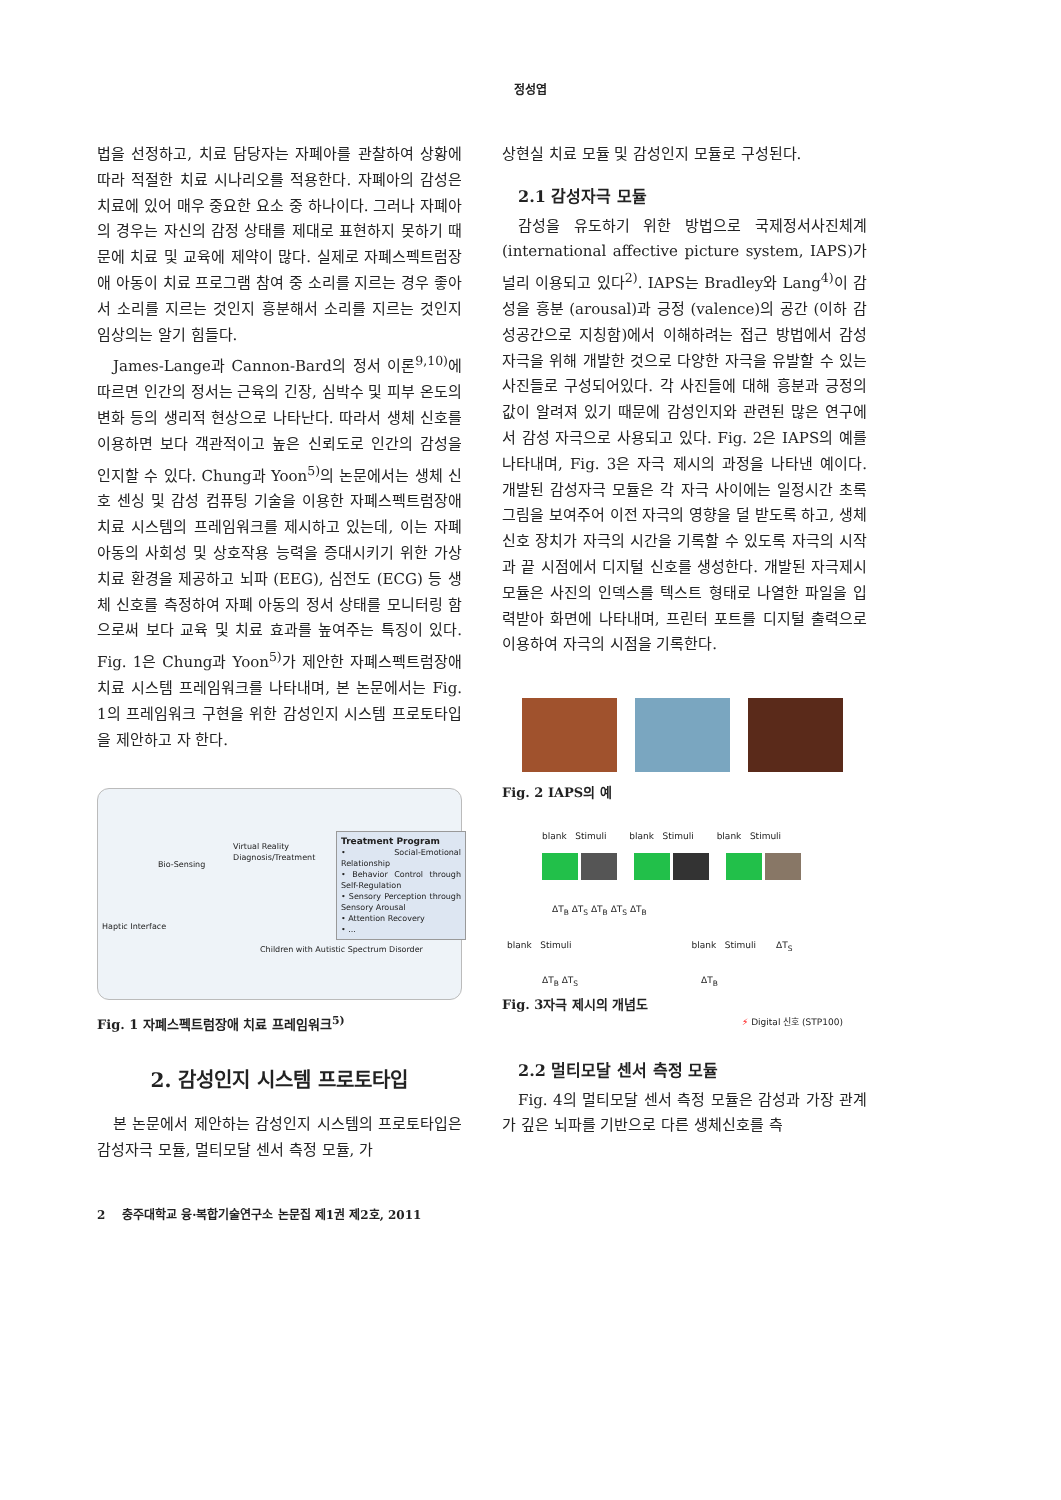정성엽
법을 선정하고, 치료 담당자는 자폐아를 관찰하여 상황에 따라 적절한 치료 시나리오를 적용한다. 자폐아의 감성은 치료에 있어 매우 중요한 요소 중 하나이다. 그러나 자폐아의 경우는 자신의 감정 상태를 제대로 표현하지 못하기 때문에 치료 및 교육에 제약이 많다. 실제로 자폐스펙트럼장애 아동이 치료 프로그램 참여 중 소리를 지르는 경우 좋아서 소리를 지르는 것인지 흥분해서 소리를 지르는 것인지 임상의는 알기 힘들다.
James-Lange과 Cannon-Bard의 정서 이론<sup>9,10)</sup>에 따르면 인간의 정서는 근육의 긴장, 심박수 및 피부 온도의 변화 등의 생리적 현상으로 나타난다. 따라서 생체 신호를 이용하면 보다 객관적이고 높은 신뢰도로 인간의 감성을 인지할 수 있다. Chung과 Yoon<sup>5)</sup>의 논문에서는 생체 신호 센싱 및 감성 컴퓨팅 기술을 이용한 자폐스펙트럼장애 치료 시스템의 프레임워크를 제시하고 있는데, 이는 자폐 아동의 사회성 및 상호작용 능력을 증대시키기 위한 가상 치료 환경을 제공하고 뇌파 (EEG), 심전도 (ECG) 등 생체 신호를 측정하여 자폐 아동의 정서 상태를 모니터링 함으로써 보다 교육 및 치료 효과를 높여주는 특징이 있다. Fig. 1은 Chung과 Yoon<sup>5)</sup>가 제안한 자폐스펙트럼장애 치료 시스템 프레임워크를 나타내며, 본 논문에서는 Fig. 1의 프레임워크 구현을 위한 감성인지 시스템 프로토타입을 제안하고 자 한다.
Virtual Reality
Diagnosis/Treatment
Bio-Sensing
Treatment Program
• Social-Emotional Relationship
• Behavior Control through Self-Regulation
• Sensory Perception through Sensory Arousal
• Attention Recovery
• ...
Haptic Interface
Children with Autistic Spectrum Disorder
Fig. 1 자폐스펙트럼장애 치료 프레임워크<sup>5)</sup>
2. 감성인지 시스템 프로토타입
본 논문에서 제안하는 감성인지 시스템의 프로토타입은 감성자극 모듈, 멀티모달 센서 측정 모듈, 가
상현실 치료 모듈 및 감성인지 모듈로 구성된다.
2.1 감성자극 모듈
감성을 유도하기 위한 방법으로 국제정서사진체계 (international affective picture system, IAPS)가 널리 이용되고 있다<sup>2)</sup>. IAPS는 Bradley와 Lang<sup>4)</sup>이 감성을 흥분 (arousal)과 긍정 (valence)의 공간 (이하 감성공간으로 지칭함)에서 이해하려는 접근 방법에서 감성자극을 위해 개발한 것으로 다양한 자극을 유발할 수 있는 사진들로 구성되어있다. 각 사진들에 대해 흥분과 긍정의 값이 알려져 있기 때문에 감성인지와 관련된 많은 연구에서 감성 자극으로 사용되고 있다. Fig. 2은 IAPS의 예를 나타내며, Fig. 3은 자극 제시의 과정을 나타낸 예이다. 개발된 감성자극 모듈은 각 자극 사이에는 일정시간 초록 그림을 보여주어 이전 자극의 영향을 덜 받도록 하고, 생체 신호 장치가 자극의 시간을 기록할 수 있도록 자극의 시작과 끝 시점에서 디지털 신호를 생성한다. 개발된 자극제시 모듈은 사진의 인덱스를 텍스트 형태로 나열한 파일을 입력받아 화면에 나타내며, 프린터 포트를 디지털 출력으로 이용하여 자극의 시점을 기록한다.
Fig. 2 IAPS의 예
blank Stimuli blank Stimuli blank Stimuli
ΔT<sub>B</sub> ΔT<sub>S</sub> ΔT<sub>B</sub> ΔT<sub>S</sub> ΔT<sub>B</sub>
blank Stimuli blank Stimuli ΔT<sub>S</sub>
ΔT<sub>B</sub> ΔT<sub>S</sub> ΔT<sub>B</sub>
⚡ Digital 신호 (STP100)
Fig. 3자극 제시의 개념도
2.2 멀티모달 센서 측정 모듈
Fig. 4의 멀티모달 센서 측정 모듈은 감성과 가장 관계가 깊은 뇌파를 기반으로 다른 생체신호를 측
2 충주대학교 융·복합기술연구소 논문집 제1권 제2호, 2011